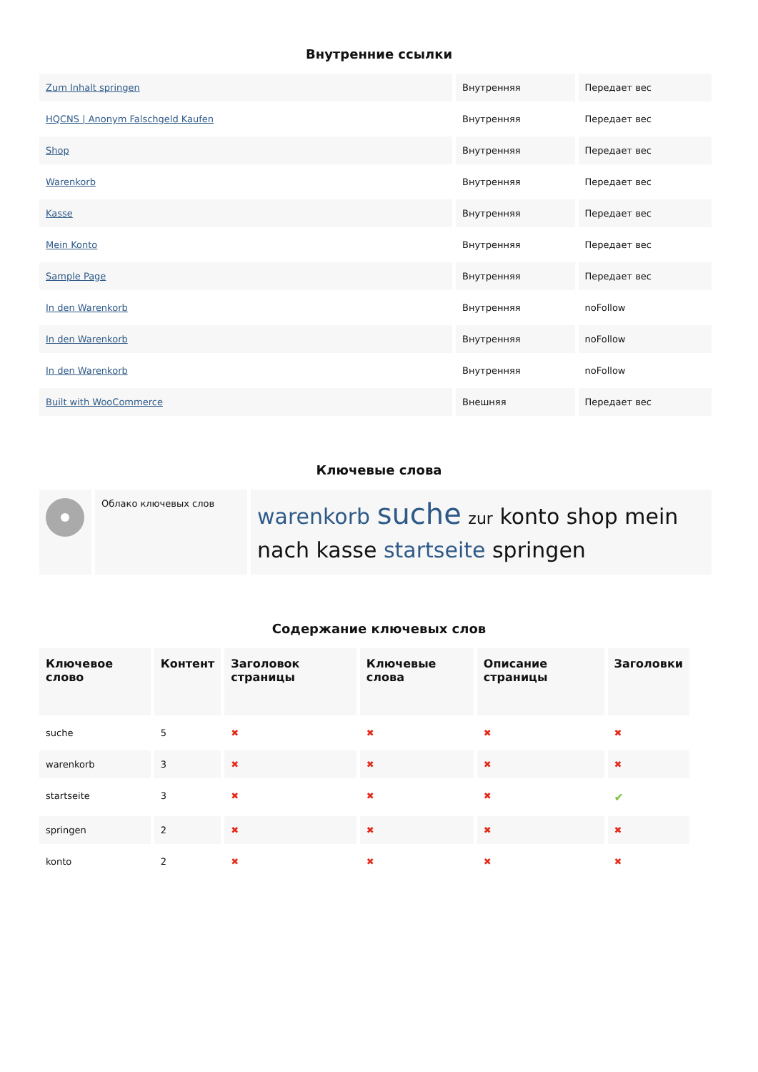Внутренние ссылки
| Zum Inhalt springen | Внутренняя | Передает вес |
| HQCNS / Anonym Falschgeld Kaufen | Внутренняя | Передает вес |
| Shop | Внутренняя | Передает вес |
| Warenkorb | Внутренняя | Передает вес |
| Kasse | Внутренняя | Передает вес |
| Mein Konto | Внутренняя | Передает вес |
| Sample Page | Внутренняя | Передает вес |
| In den Warenkorb | Внутренняя | noFollow |
| In den Warenkorb | Внутренняя | noFollow |
| In den Warenkorb | Внутренняя | noFollow |
| Built with WooCommerce | Внешняя | Передает вес |
Ключевые слова
| | Облако ключевых слов | warenkorb suche zur konto shop mein nach kasse startseite springen |
Содержание ключевых слов
| Ключевое слово | Контент | Заголовок страницы | Ключевые слова | Описание страницы | Заголовки |
| --- | --- | --- | --- | --- | --- |
| suche | 5 | ✖ | ✖ | ✖ | ✖ |
| warenkorb | 3 | ✖ | ✖ | ✖ | ✖ |
| startseite | 3 | ✖ | ✖ | ✖ | ✔ |
| springen | 2 | ✖ | ✖ | ✖ | ✖ |
| konto | 2 | ✖ | ✖ | ✖ | ✖ |